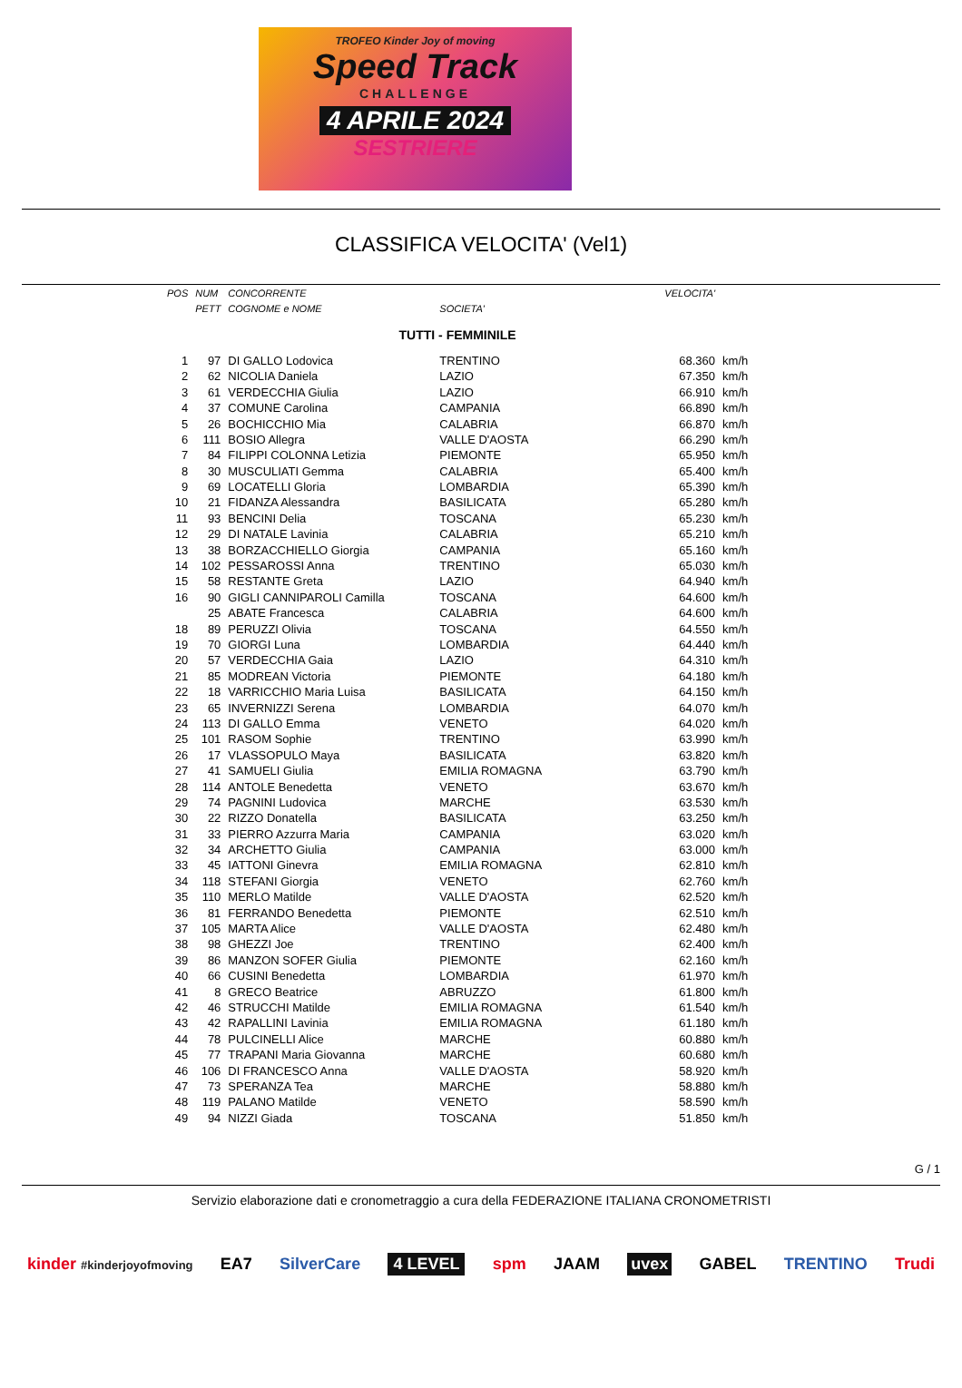TROFEO Kinder Joy of moving
Speed Track
CHALLENGE
4 APRILE 2024
SESTRIERE
CLASSIFICA VELOCITA' (Vel1)
| POS | NUM | CONCORRENTE | | VELOCITA' | |
| --- | --- | --- | --- | --- | --- |
| | PETT | COGNOME e NOME | SOCIETA' | | |
| TUTTI - FEMMINILE | | | | | |
| 1 | 97 | DI GALLO Lodovica | TRENTINO | 68.360 | km/h |
| 2 | 62 | NICOLIA Daniela | LAZIO | 67.350 | km/h |
| 3 | 61 | VERDECCHIA Giulia | LAZIO | 66.910 | km/h |
| 4 | 37 | COMUNE Carolina | CAMPANIA | 66.890 | km/h |
| 5 | 26 | BOCHICCHIO Mia | CALABRIA | 66.870 | km/h |
| 6 | 111 | BOSIO Allegra | VALLE D'AOSTA | 66.290 | km/h |
| 7 | 84 | FILIPPI COLONNA Letizia | PIEMONTE | 65.950 | km/h |
| 8 | 30 | MUSCULIATI Gemma | CALABRIA | 65.400 | km/h |
| 9 | 69 | LOCATELLI Gloria | LOMBARDIA | 65.390 | km/h |
| 10 | 21 | FIDANZA Alessandra | BASILICATA | 65.280 | km/h |
| 11 | 93 | BENCINI Delia | TOSCANA | 65.230 | km/h |
| 12 | 29 | DI NATALE Lavinia | CALABRIA | 65.210 | km/h |
| 13 | 38 | BORZACCHIELLO Giorgia | CAMPANIA | 65.160 | km/h |
| 14 | 102 | PESSAROSSI Anna | TRENTINO | 65.030 | km/h |
| 15 | 58 | RESTANTE Greta | LAZIO | 64.940 | km/h |
| 16 | 90 | GIGLI CANNIPAROLI Camilla | TOSCANA | 64.600 | km/h |
| | 25 | ABATE Francesca | CALABRIA | 64.600 | km/h |
| 18 | 89 | PERUZZI Olivia | TOSCANA | 64.550 | km/h |
| 19 | 70 | GIORGI Luna | LOMBARDIA | 64.440 | km/h |
| 20 | 57 | VERDECCHIA Gaia | LAZIO | 64.310 | km/h |
| 21 | 85 | MODREAN Victoria | PIEMONTE | 64.180 | km/h |
| 22 | 18 | VARRICCHIO Maria Luisa | BASILICATA | 64.150 | km/h |
| 23 | 65 | INVERNIZZI Serena | LOMBARDIA | 64.070 | km/h |
| 24 | 113 | DI GALLO Emma | VENETO | 64.020 | km/h |
| 25 | 101 | RASOM Sophie | TRENTINO | 63.990 | km/h |
| 26 | 17 | VLASSOPULO Maya | BASILICATA | 63.820 | km/h |
| 27 | 41 | SAMUELI Giulia | EMILIA ROMAGNA | 63.790 | km/h |
| 28 | 114 | ANTOLE Benedetta | VENETO | 63.670 | km/h |
| 29 | 74 | PAGNINI Ludovica | MARCHE | 63.530 | km/h |
| 30 | 22 | RIZZO Donatella | BASILICATA | 63.250 | km/h |
| 31 | 33 | PIERRO Azzurra Maria | CAMPANIA | 63.020 | km/h |
| 32 | 34 | ARCHETTO Giulia | CAMPANIA | 63.000 | km/h |
| 33 | 45 | IATTONI Ginevra | EMILIA ROMAGNA | 62.810 | km/h |
| 34 | 118 | STEFANI Giorgia | VENETO | 62.760 | km/h |
| 35 | 110 | MERLO Matilde | VALLE D'AOSTA | 62.520 | km/h |
| 36 | 81 | FERRANDO Benedetta | PIEMONTE | 62.510 | km/h |
| 37 | 105 | MARTA Alice | VALLE D'AOSTA | 62.480 | km/h |
| 38 | 98 | GHEZZI Joe | TRENTINO | 62.400 | km/h |
| 39 | 86 | MANZON SOFER Giulia | PIEMONTE | 62.160 | km/h |
| 40 | 66 | CUSINI Benedetta | LOMBARDIA | 61.970 | km/h |
| 41 | 8 | GRECO Beatrice | ABRUZZO | 61.800 | km/h |
| 42 | 46 | STRUCCHI Matilde | EMILIA ROMAGNA | 61.540 | km/h |
| 43 | 42 | RAPALLINI Lavinia | EMILIA ROMAGNA | 61.180 | km/h |
| 44 | 78 | PULCINELLI Alice | MARCHE | 60.880 | km/h |
| 45 | 77 | TRAPANI Maria Giovanna | MARCHE | 60.680 | km/h |
| 46 | 106 | DI FRANCESCO Anna | VALLE D'AOSTA | 58.920 | km/h |
| 47 | 73 | SPERANZA Tea | MARCHE | 58.880 | km/h |
| 48 | 119 | PALANO Matilde | VENETO | 58.590 | km/h |
| 49 | 94 | NIZZI Giada | TOSCANA | 51.850 | km/h |
G / 1
Servizio elaborazione dati e cronometraggio a cura della FEDERAZIONE ITALIANA CRONOMETRISTI
kinder #kinderjoyofmoving EA7 SilverCare 4 LEVEL spm JAAM uvex GABEL TRENTINO Trudi